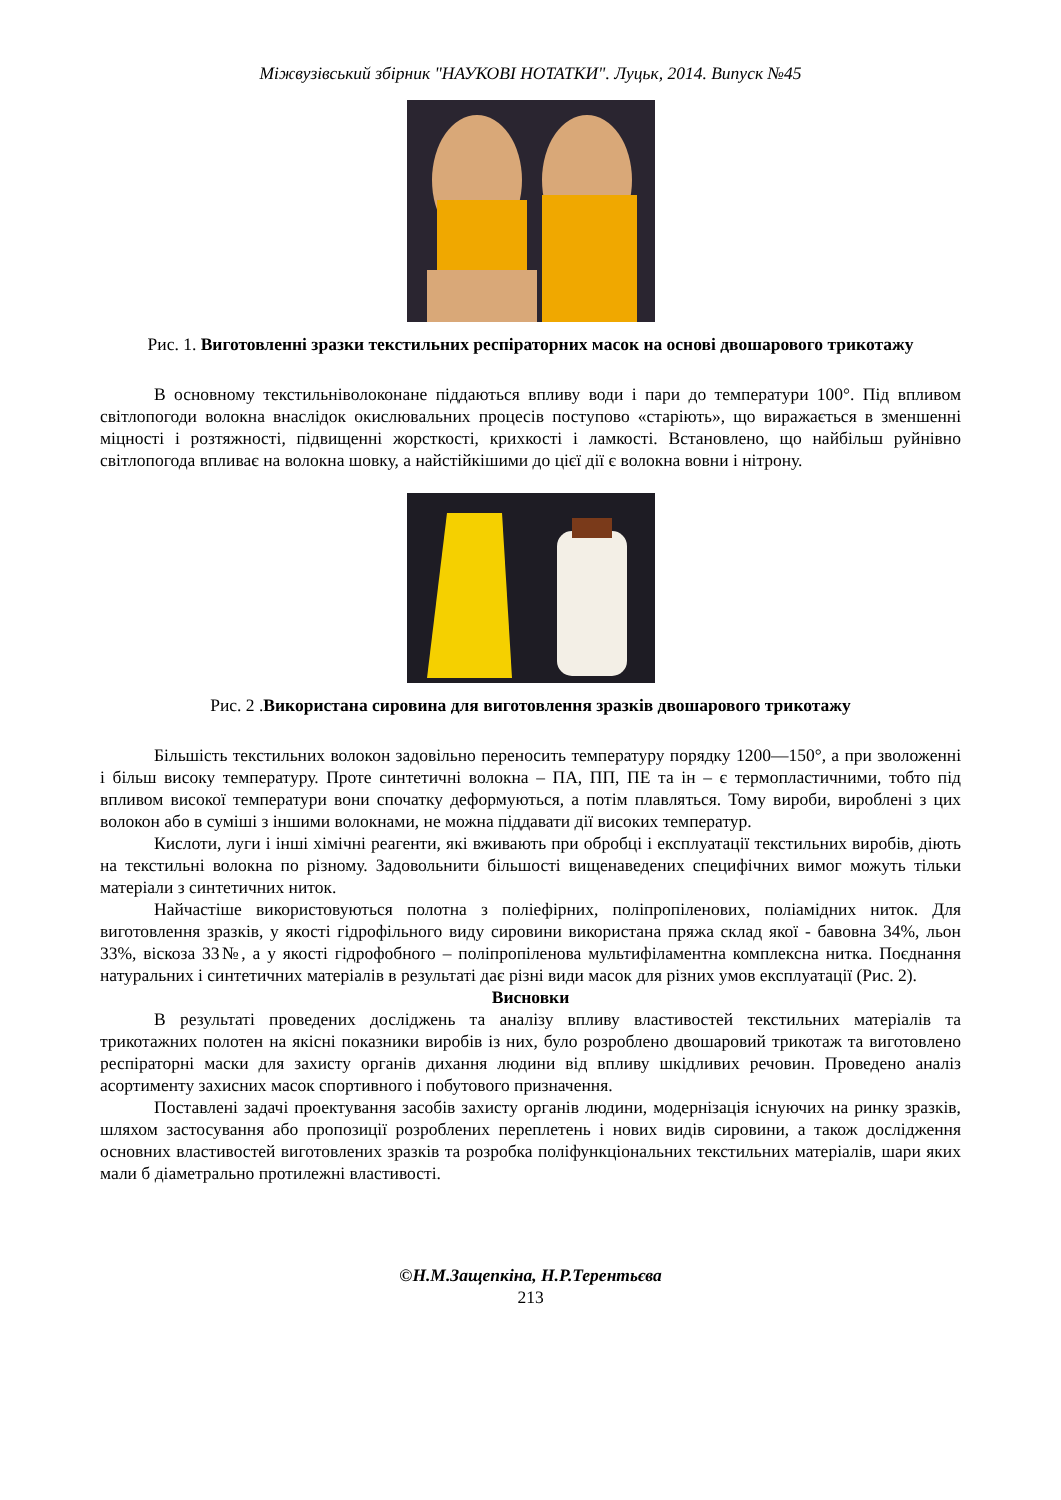Міжвузівський збірник "НАУКОВІ НОТАТКИ". Луцьк, 2014. Випуск №45
Рис. 1. Виготовленні зразки текстильних респіраторних масок на основі двошарового трикотажу
В основному текстильніволоконане піддаються впливу води і пари до температури 100°. Під впливом світлопогоди волокна внаслідок окислювальних процесів поступово «старіють», що виражається в зменшенні міцності і розтяжності, підвищенні жорсткості, крихкості і ламкості. Встановлено, що найбільш руйнівно світлопогода впливає на волокна шовку, а найстійкішими до цієї дії є волокна вовни і нітрону.
Рис. 2 .Використана сировина для виготовлення зразків двошарового трикотажу
Більшість текстильних волокон задовільно переносить температуру порядку 1200—150°, а при зволоженні і більш високу температуру. Проте синтетичні волокна – ПА, ПП, ПЕ та ін – є термопластичними, тобто під впливом високої температури вони спочатку деформуються, а потім плавляться. Тому вироби, вироблені з цих волокон або в суміші з іншими волокнами, не можна піддавати дії високих температур.
Кислоти, луги і інші хімічні реагенти, які вживають при обробці і експлуатації текстильних виробів, діють на текстильні волокна по різному. Задовольнити більшості вищенаведених специфічних вимог можуть тільки матеріали з синтетичних ниток.
Найчастіше використовуються полотна з поліефірних, поліпропіленових, поліамідних ниток. Для виготовлення зразків, у якості гідрофільного виду сировини використана пряжа склад якої - бавовна 34%, льон 33%, віскоза 33№, а у якості гідрофобного – поліпропіленова мультифіламентна комплексна нитка. Поєднання натуральних і синтетичних матеріалів в результаті дає різні види масок для різних умов експлуатації (Рис. 2).
Висновки
В результаті проведених досліджень та аналізу впливу властивостей текстильних матеріалів та трикотажних полотен на якісні показники виробів із них, було розроблено двошаровий трикотаж та виготовлено респіраторні маски для захисту органів дихання людини від впливу шкідливих речовин. Проведено аналіз асортименту захисних масок спортивного і побутового призначення.
Поставлені задачі проектування засобів захисту органів людини, модернізація існуючих на ринку зразків, шляхом застосування або пропозиції розроблених переплетень і нових видів сировини, а також дослідження основних властивостей виготовлених зразків та розробка поліфункціональних текстильних матеріалів, шари яких мали б діаметрально протилежні властивості.
©Н.М.Защепкіна, Н.Р.Терентьєва
213